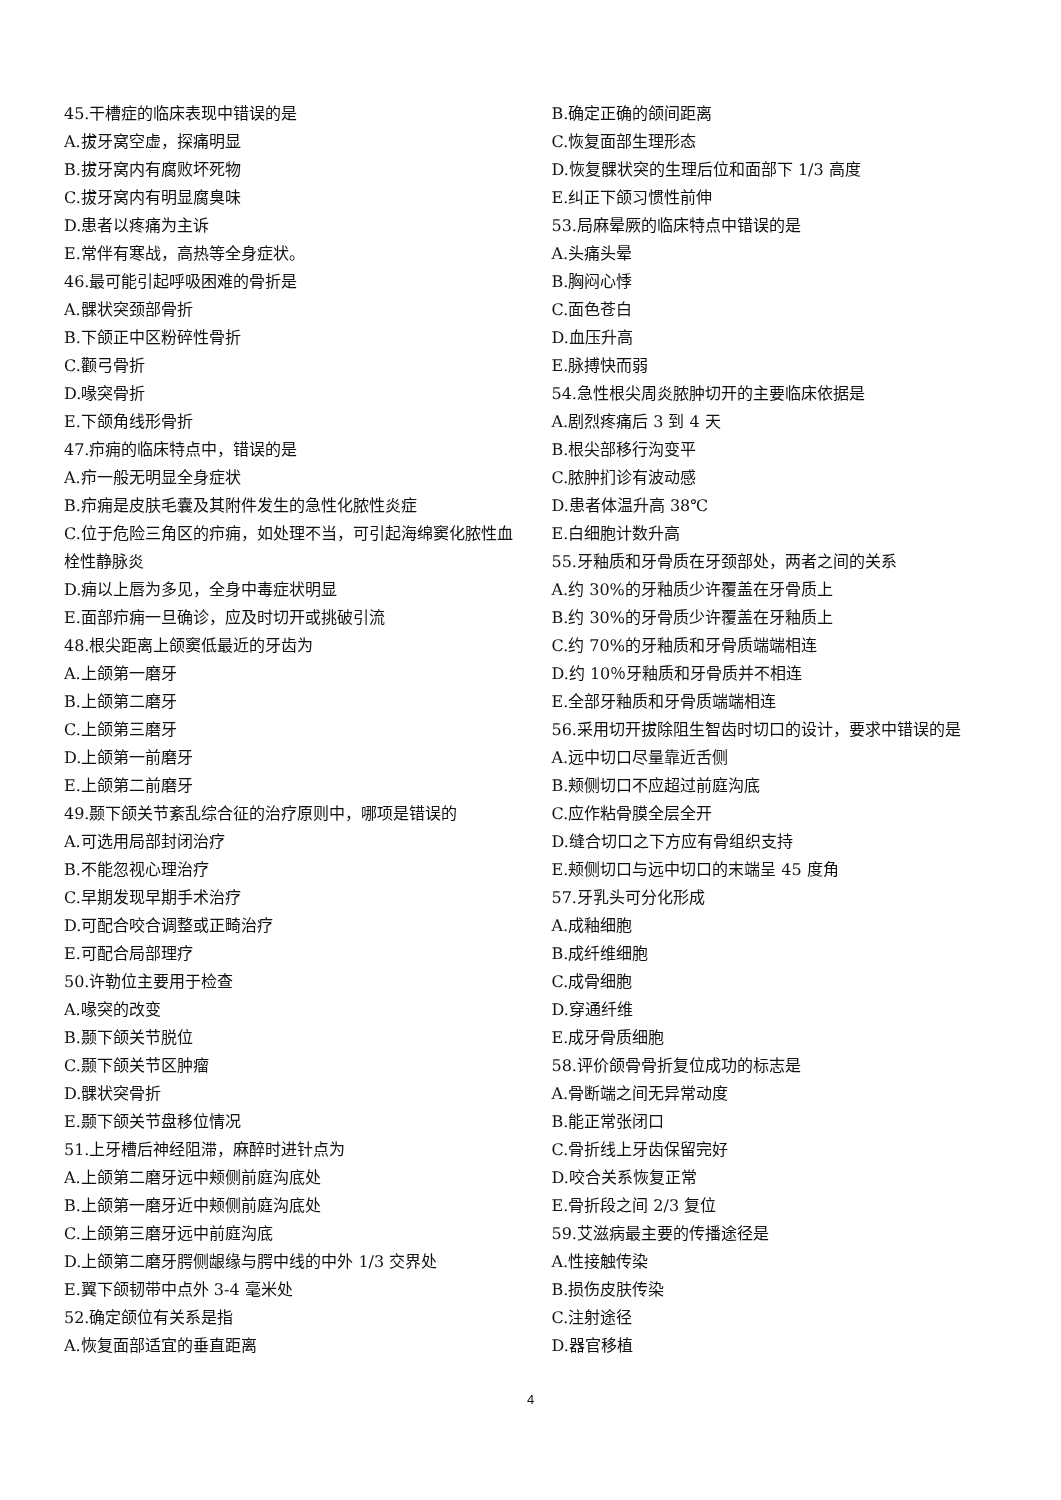45.干槽症的临床表现中错误的是
A.拔牙窝空虚，探痛明显
B.拔牙窝内有腐败坏死物
C.拔牙窝内有明显腐臭味
D.患者以疼痛为主诉
E.常伴有寒战，高热等全身症状。
46.最可能引起呼吸困难的骨折是
A.髁状突颈部骨折
B.下颌正中区粉碎性骨折
C.颧弓骨折
D.喙突骨折
E.下颌角线形骨折
47.疖痈的临床特点中，错误的是
A.疖一般无明显全身症状
B.疖痈是皮肤毛囊及其附件发生的急性化脓性炎症
C.位于危险三角区的疖痈，如处理不当，可引起海绵窦化脓性血栓性静脉炎
D.痈以上唇为多见，全身中毒症状明显
E.面部疖痈一旦确诊，应及时切开或挑破引流
48.根尖距离上颌窦低最近的牙齿为
A.上颌第一磨牙
B.上颌第二磨牙
C.上颌第三磨牙
D.上颌第一前磨牙
E.上颌第二前磨牙
49.颞下颌关节紊乱综合征的治疗原则中，哪项是错误的
A.可选用局部封闭治疗
B.不能忽视心理治疗
C.早期发现早期手术治疗
D.可配合咬合调整或正畸治疗
E.可配合局部理疗
50.许勒位主要用于检查
A.喙突的改变
B.颞下颌关节脱位
C.颞下颌关节区肿瘤
D.髁状突骨折
E.颞下颌关节盘移位情况
51.上牙槽后神经阻滞，麻醉时进针点为
A.上颌第二磨牙远中颊侧前庭沟底处
B.上颌第一磨牙近中颊侧前庭沟底处
C.上颌第三磨牙远中前庭沟底
D.上颌第二磨牙腭侧龈缘与腭中线的中外 1/3 交界处
E.翼下颌韧带中点外 3-4 毫米处
52.确定颌位有关系是指
A.恢复面部适宜的垂直距离
B.确定正确的颌间距离
C.恢复面部生理形态
D.恢复髁状突的生理后位和面部下 1/3 高度
E.纠正下颌习惯性前伸
53.局麻晕厥的临床特点中错误的是
A.头痛头晕
B.胸闷心悸
C.面色苍白
D.血压升高
E.脉搏快而弱
54.急性根尖周炎脓肿切开的主要临床依据是
A.剧烈疼痛后 3 到 4 天
B.根尖部移行沟变平
C.脓肿扪诊有波动感
D.患者体温升高 38℃
E.白细胞计数升高
55.牙釉质和牙骨质在牙颈部处，两者之间的关系
A.约 30%的牙釉质少许覆盖在牙骨质上
B.约 30%的牙骨质少许覆盖在牙釉质上
C.约 70%的牙釉质和牙骨质端端相连
D.约 10％牙釉质和牙骨质并不相连
E.全部牙釉质和牙骨质端端相连
56.采用切开拔除阻生智齿时切口的设计，要求中错误的是
A.远中切口尽量靠近舌侧
B.颊侧切口不应超过前庭沟底
C.应作粘骨膜全层全开
D.缝合切口之下方应有骨组织支持
E.颊侧切口与远中切口的末端呈 45 度角
57.牙乳头可分化形成
A.成釉细胞
B.成纤维细胞
C.成骨细胞
D.穿通纤维
E.成牙骨质细胞
58.评价颌骨骨折复位成功的标志是
A.骨断端之间无异常动度
B.能正常张闭口
C.骨折线上牙齿保留完好
D.咬合关系恢复正常
E.骨折段之间 2/3 复位
59.艾滋病最主要的传播途径是
A.性接触传染
B.损伤皮肤传染
C.注射途径
D.器官移植
4